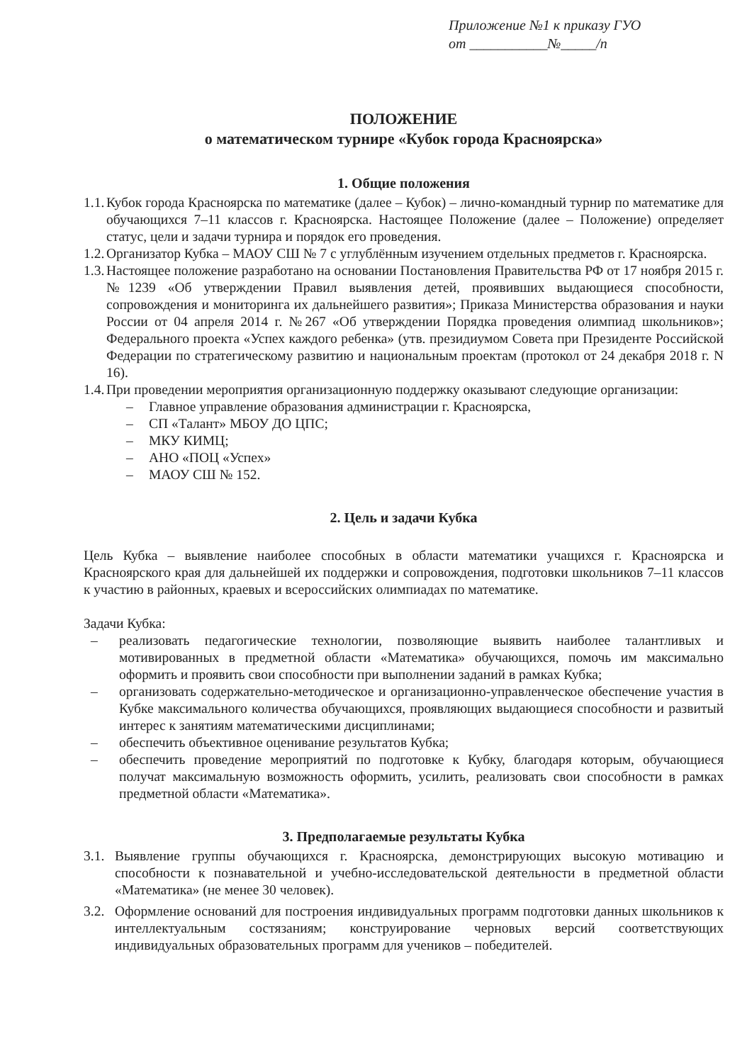Приложение №1 к приказу ГУО
от ___________№_____/п
ПОЛОЖЕНИЕ
о математическом турнире «Кубок города Красноярска»
1. Общие положения
1.1.
Кубок города Красноярска по математике (далее – Кубок) – лично-командный турнир по математике для обучающихся 7–11 классов г. Красноярска. Настоящее Положение (далее – Положение) определяет статус, цели и задачи турнира и порядок его проведения.
1.2.
Организатор Кубка – МАОУ СШ № 7 с углублённым изучением отдельных предметов г. Красноярска.
1.3.
Настоящее положение разработано на основании Постановления Правительства РФ от 17 ноября 2015 г. №1239 «Об утверждении Правил выявления детей, проявивших выдающиеся способности, сопровождения и мониторинга их дальнейшего развития»; Приказа Министерства образования и науки России от 04 апреля 2014 г. №267 «Об утверждении Порядка проведения олимпиад школьников»; Федерального проекта «Успех каждого ребенка» (утв. президиумом Совета при Президенте Российской Федерации по стратегическому развитию и национальным проектам (протокол от 24 декабря 2018 г. N 16).
1.4.
При проведении мероприятия организационную поддержку оказывают следующие организации:
– Главное управление образования администрации г. Красноярска,
– СП «Талант» МБОУ ДО ЦПС;
– МКУ КИМЦ;
– АНО «ПОЦ «Успех»
– МАОУ СШ № 152.
2. Цель и задачи Кубка
Цель Кубка – выявление наиболее способных в области математики учащихся г. Красноярска и Красноярского края для дальнейшей их поддержки и сопровождения, подготовки школьников 7–11 классов к участию в районных, краевых и всероссийских олимпиадах по математике.
Задачи Кубка:
– реализовать педагогические технологии, позволяющие выявить наиболее талантливых и мотивированных в предметной области «Математика» обучающихся, помочь им максимально оформить и проявить свои способности при выполнении заданий в рамках Кубка;
– организовать содержательно-методическое и организационно-управленческое обеспечение участия в Кубке максимального количества обучающихся, проявляющих выдающиеся способности и развитый интерес к занятиям математическими дисциплинами;
– обеспечить объективное оценивание результатов Кубка;
– обеспечить проведение мероприятий по подготовке к Кубку, благодаря которым, обучающиеся получат максимальную возможность оформить, усилить, реализовать свои способности в рамках предметной области «Математика».
3. Предполагаемые результаты Кубка
3.1.
Выявление группы обучающихся г. Красноярска, демонстрирующих высокую мотивацию и способности к познавательной и учебно-исследовательской деятельности в предметной области «Математика» (не менее 30 человек).
3.2.
Оформление оснований для построения индивидуальных программ подготовки данных школьников к интеллектуальным состязаниям; конструирование черновых версий соответствующих индивидуальных образовательных программ для учеников – победителей.